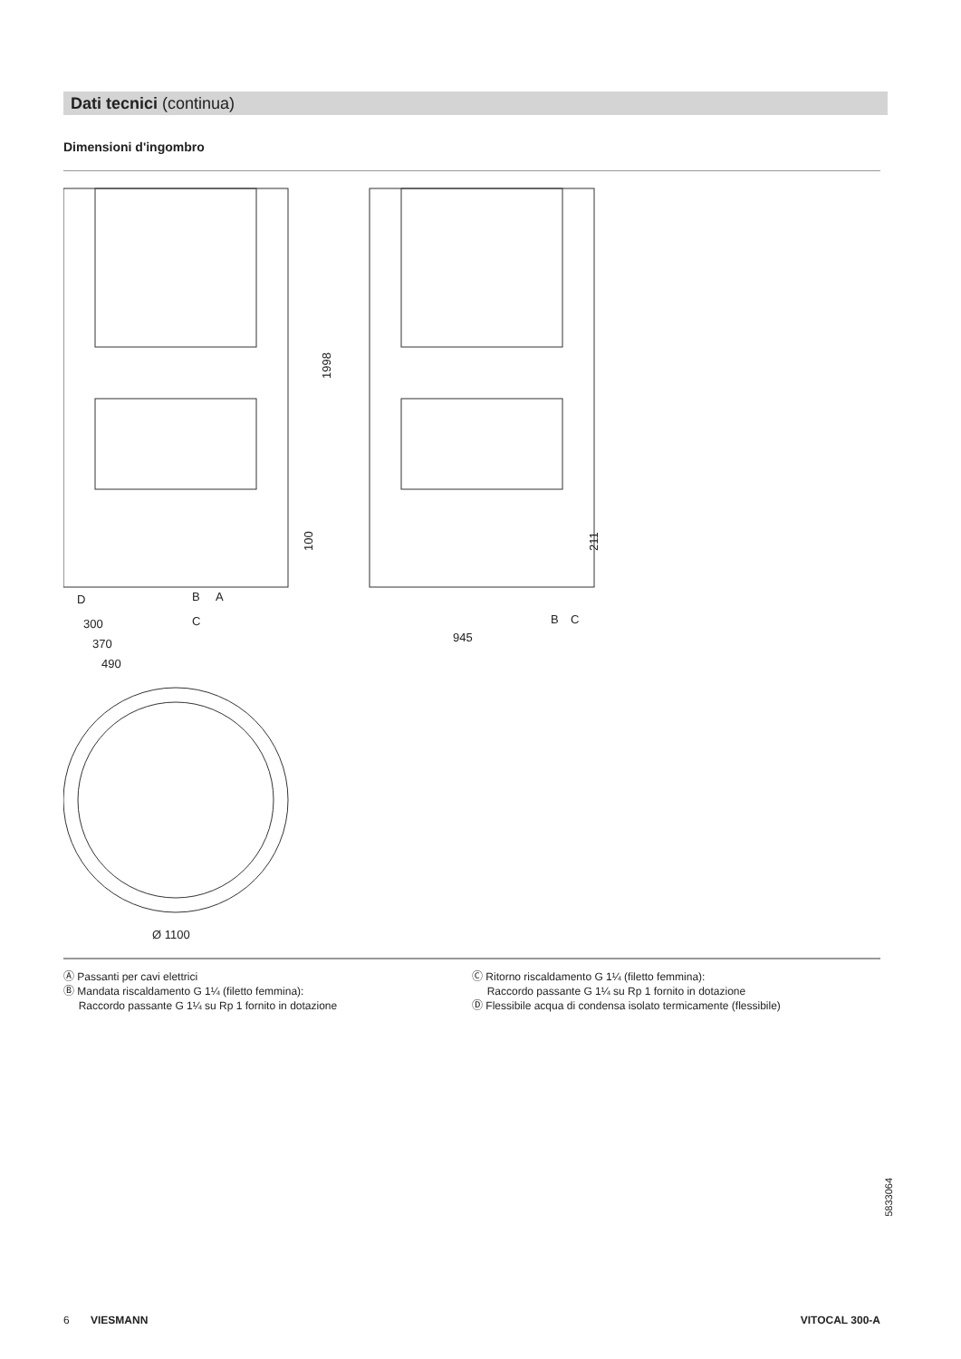Dati tecnici (continua)
Dimensioni d'ingombro
1998
100
211
300
370
490
945
Ø 1100
D
B
A
C
B
C
Ⓐ Passanti per cavi elettrici
Ⓑ Mandata riscaldamento G 1¼ (filetto femmina):
Raccordo passante G 1¼ su Rp 1 fornito in dotazione
Ⓒ Ritorno riscaldamento G 1¼ (filetto femmina):
Raccordo passante G 1¼ su Rp 1 fornito in dotazione
Ⓓ Flessibile acqua di condensa isolato termicamente (flessibile)
5833064
6 VIESMANN VITOCAL 300-A